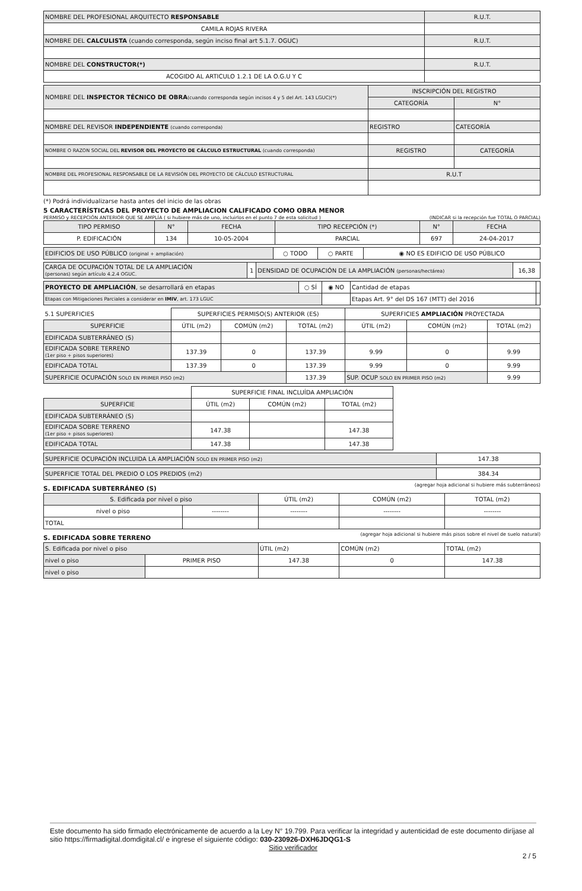| NOMBRE DEL PROFESIONAL ARQUITECTO RESPONSABLE | R.U.T. |
| CAMILA ROJAS RIVERA | |
| NOMBRE DEL CALCULISTA (cuando corresponda, según inciso final art 5.1.7. OGUC) | R.U.T. |
| NOMBRE DEL CONSTRUCTOR(*) | R.U.T. |
| ACOGIDO AL ARTICULO 1.2.1 DE LA O.G.U Y C | |
| NOMBRE DEL INSPECTOR TÉCNICO DE OBRA (cuando corresponda según incisos 4 y 5 del Art. 143 LGUC)(*) | INSCRIPCIÓN DEL REGISTRO | |
| | CATEGORÍA | N° |
| NOMBRE DEL REVISOR INDEPENDIENTE (cuando corresponda) | REGISTRO | CATEGORÍA |
| NOMBRE O RAZON SOCIAL DEL REVISOR DEL PROYECTO DE CÁLCULO ESTRUCTURAL (cuando corresponda) | REGISTRO | CATEGORÍA |
| NOMBRE DEL PROFESIONAL RESPONSABLE DE LA REVISIÓN DEL PROYECTO DE CÁLCULO ESTRUCTURAL | R.U.T | |
(*) Podrá individualizarse hasta antes del inicio de las obras
5 CARACTERÍSTICAS DEL PROYECTO DE AMPLIACION CALIFICADO COMO OBRA MENOR
PERMISO y RECEPCIÓN ANTERIOR QUE SE AMPLÍA ( si hubiere más de uno, incluirlos en el punto 7 de esta solicitud ) (INDICAR si la recepción fue TOTAL O PARCIAL)
| TIPO PERMISO | N° | FECHA | TIPO RECEPCIÓN (*) | N° | FECHA |
| P. EDIFICACIÓN | 134 | 10-05-2004 | PARCIAL | 697 | 24-04-2017 |
| EDIFICIOS DE USO PÚBLICO (original + ampliación) | ○ TODO | ○ PARTE | ◉ NO ES EDIFICIO DE USO PÚBLICO |
| CARGA DE OCUPACIÓN TOTAL DE LA AMPLIACIÓN (personas) según artículo 4.2.4 OGUC. | 1 | DENSIDAD DE OCUPACIÓN DE LA AMPLIACIÓN (personas/hectárea) | 16,38 |
| PROYECTO DE AMPLIACIÓN , se desarrollará en etapas | ○ SÍ | ◉ NO | Cantidad de etapas | |
| Etapas con Mitigaciones Parciales a considerar en IMIV , art. 173 LGUC | | | Etapas Art. 9° del DS 167 (MTT) del 2016 | |
| 5.1 SUPERFICIES | SUPERFICIES PERMISO(S) ANTERIOR (ES) | | | SUPERFICIES AMPLIACIÓN PROYECTADA | | |
| SUPERFICIE | ÚTIL (m2) | COMÚN (m2) | TOTAL (m2) | ÚTIL (m2) | COMÚN (m2) | TOTAL (m2) |
| EDIFICADA SUBTERRÁNEO (S) | | | | | | |
| EDIFICADA SOBRE TERRENO (1er piso + pisos superiores) | 137.39 | 0 | 137.39 | 9.99 | 0 | 9.99 |
| EDIFICADA TOTAL | 137.39 | 0 | 137.39 | 9.99 | 0 | 9.99 |
| SUPERFICIE OCUPACIÓN SOLO EN PRIMER PISO (m2) | | | 137.39 | SUP. OCUP SOLO EN PRIMER PISO (m2) | | 9.99 |
| | SUPERFICIE FINAL INCLUÍDA AMPLIACIÓN | | |
| SUPERFICIE | ÚTIL (m2) | COMÚN (m2) | TOTAL (m2) |
| EDIFICADA SUBTERRÁNEO (S) | | | |
| EDIFICADA SOBRE TERRENO (1er piso + pisos superiores) | 147.38 | | 147.38 |
| EDIFICADA TOTAL | 147.38 | | 147.38 |
| SUPERFICIE OCUPACIÓN INCLUIDA LA AMPLIACIÓN SOLO EN PRIMER PISO (m2) | 147.38 |
| SUPERFICIE TOTAL DEL PREDIO O LOS PREDIOS (m2) | 384.34 |
S. EDIFICADA SUBTERRÁNEO (S)
(agregar hoja adicional si hubiere más subterráneos)
| S. Edificada por nivel o piso | | ÚTIL (m2) | COMÚN (m2) | TOTAL (m2) |
| nivel o piso | -------- | -------- | -------- | -------- |
| TOTAL | | | | |
S. EDIFICADA SOBRE TERRENO
(agregar hoja adicional si hubiere más pisos sobre el nivel de suelo natural)
| S. Edificada por nivel o piso | | ÚTIL (m2) | COMÚN (m2) | TOTAL (m2) |
| nivel o piso | PRIMER PISO | 147.38 | 0 | 147.38 |
| nivel o piso | | | | |
Este documento ha sido firmado electrónicamente de acuerdo a la Ley N° 19.799. Para verificar la integridad y autenticidad de este documento diríjase al sitio https://firmadigital.domdigital.cl/ e ingrese el siguiente código: 030-230926-DXH6JDQG1-S
Sitio verificador
2 / 5